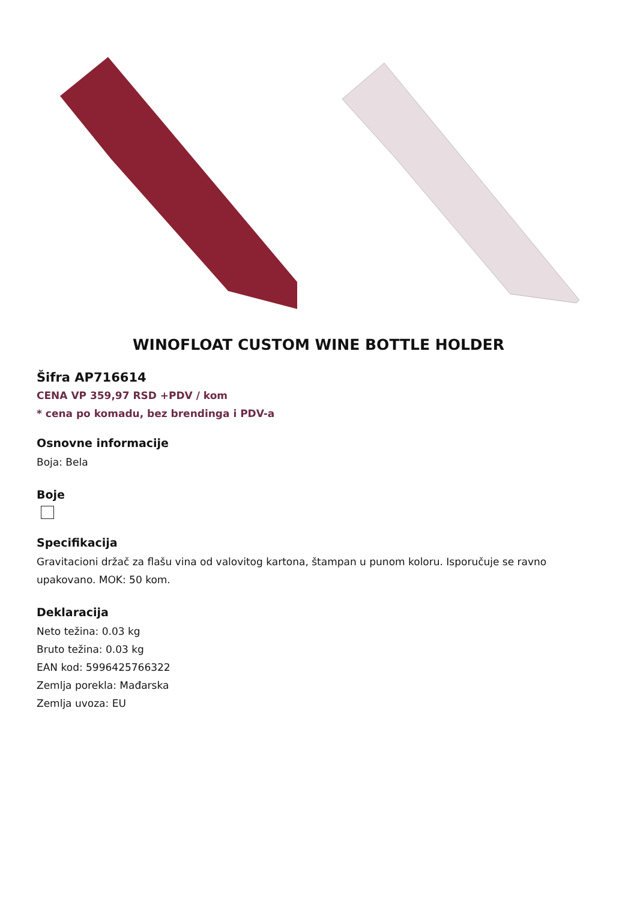WINOFLOAT CUSTOM WINE BOTTLE HOLDER
Šifra AP716614
CENA VP 359,97 RSD +PDV / kom
* cena po komadu, bez brendinga i PDV-a
Osnovne informacije
Boja: Bela
Boje
Specifikacija
Gravitacioni držač za flašu vina od valovitog kartona, štampan u punom koloru. Isporučuje se ravno upakovano. MOK: 50 kom.
Deklaracija
Neto težina: 0.03 kg
Bruto težina: 0.03 kg
EAN kod: 5996425766322
Zemlja porekla: Mađarska
Zemlja uvoza: EU